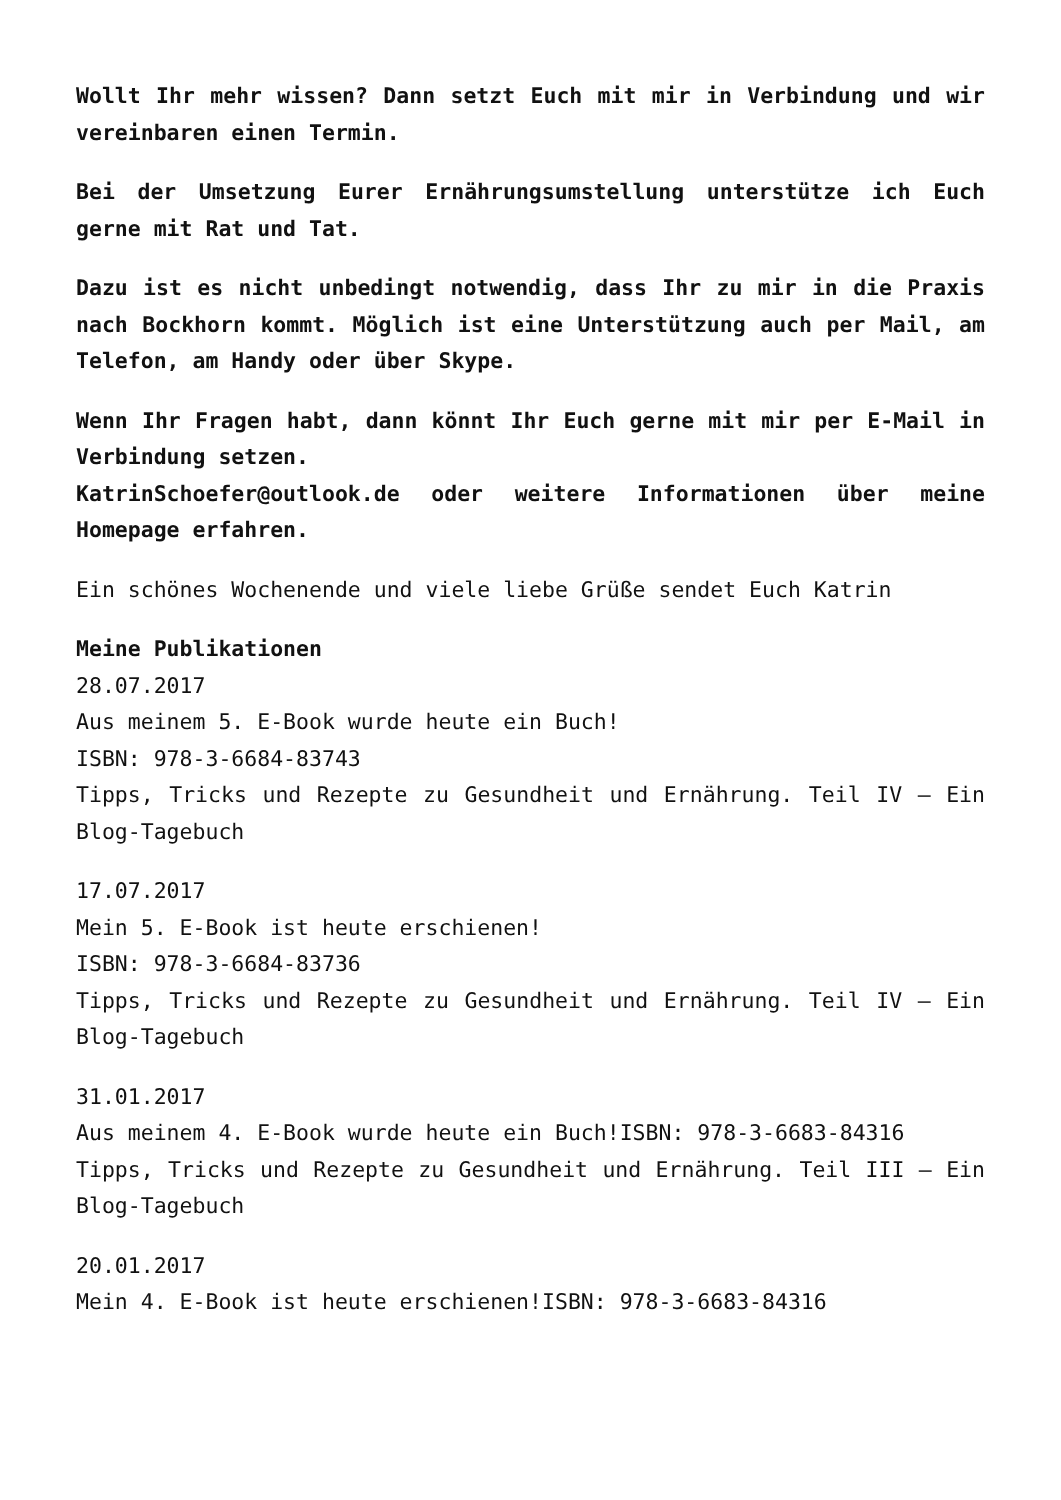Wollt Ihr mehr wissen? Dann setzt Euch mit mir in Verbindung und wir vereinbaren einen Termin.
Bei der Umsetzung Eurer Ernährungsumstellung unterstütze ich Euch gerne mit Rat und Tat.
Dazu ist es nicht unbedingt notwendig, dass Ihr zu mir in die Praxis nach Bockhorn kommt. Möglich ist eine Unterstützung auch per Mail, am Telefon, am Handy oder über Skype.
Wenn Ihr Fragen habt, dann könnt Ihr Euch gerne mit mir per E-Mail in Verbindung setzen.
KatrinSchoefer@outlook.de oder weitere Informationen über meine Homepage erfahren.
Ein schönes Wochenende und viele liebe Grüße sendet Euch Katrin
Meine Publikationen
28.07.2017
Aus meinem 5. E-Book wurde heute ein Buch!
ISBN: 978-3-6684-83743
Tipps, Tricks und Rezepte zu Gesundheit und Ernährung. Teil IV – Ein Blog-Tagebuch
17.07.2017
Mein 5. E-Book ist heute erschienen!
ISBN: 978-3-6684-83736
Tipps, Tricks und Rezepte zu Gesundheit und Ernährung. Teil IV – Ein Blog-Tagebuch
31.01.2017
Aus meinem 4. E-Book wurde heute ein Buch!ISBN: 978-3-6683-84316
Tipps, Tricks und Rezepte zu Gesundheit und Ernährung. Teil III – Ein Blog-Tagebuch
20.01.2017
Mein 4. E-Book ist heute erschienen!ISBN: 978-3-6683-84316